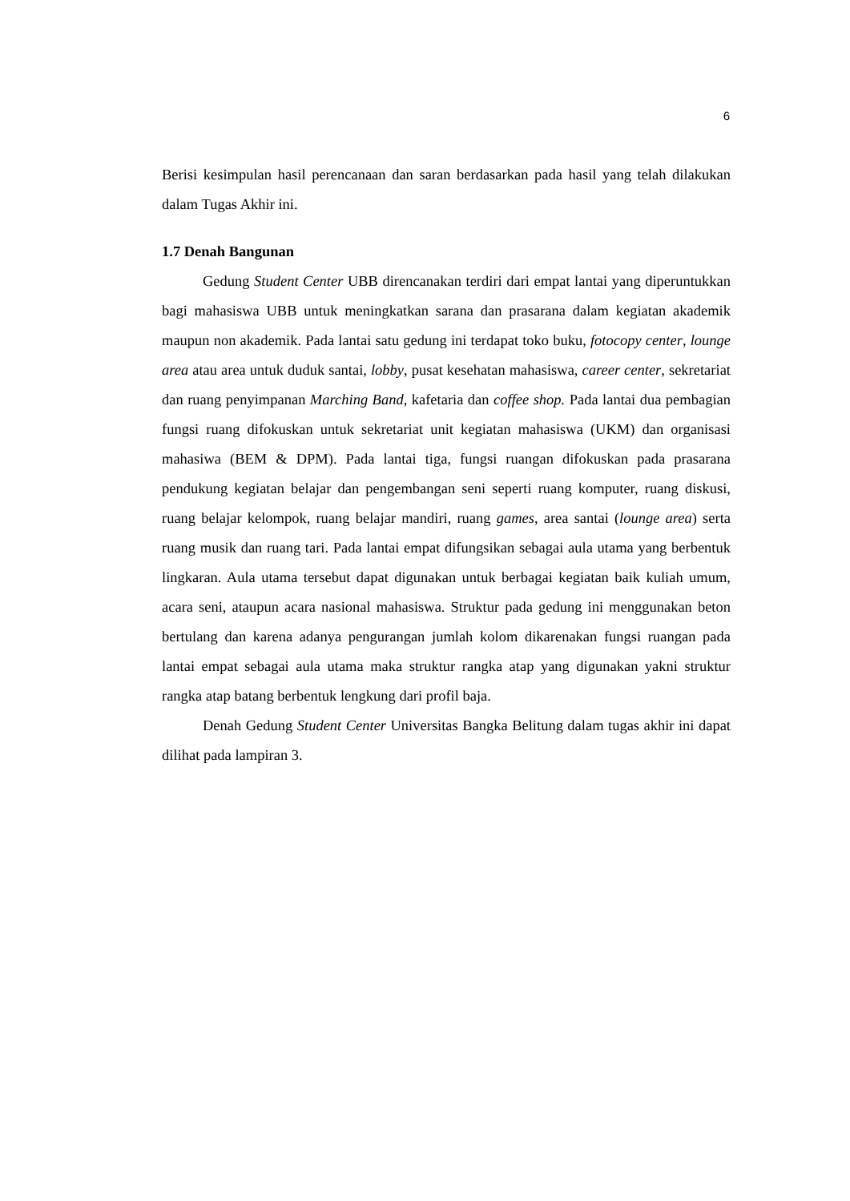6
Berisi kesimpulan hasil perencanaan dan saran berdasarkan pada hasil yang telah dilakukan dalam Tugas Akhir ini.
1.7 Denah Bangunan
Gedung Student Center UBB direncanakan terdiri dari empat lantai yang diperuntukkan bagi mahasiswa UBB untuk meningkatkan sarana dan prasarana dalam kegiatan akademik maupun non akademik. Pada lantai satu gedung ini terdapat toko buku, fotocopy center, lounge area atau area untuk duduk santai, lobby, pusat kesehatan mahasiswa, career center, sekretariat dan ruang penyimpanan Marching Band, kafetaria dan coffee shop. Pada lantai dua pembagian fungsi ruang difokuskan untuk sekretariat unit kegiatan mahasiswa (UKM) dan organisasi mahasiwa (BEM & DPM). Pada lantai tiga, fungsi ruangan difokuskan pada prasarana pendukung kegiatan belajar dan pengembangan seni seperti ruang komputer, ruang diskusi, ruang belajar kelompok, ruang belajar mandiri, ruang games, area santai (lounge area) serta ruang musik dan ruang tari. Pada lantai empat difungsikan sebagai aula utama yang berbentuk lingkaran. Aula utama tersebut dapat digunakan untuk berbagai kegiatan baik kuliah umum, acara seni, ataupun acara nasional mahasiswa. Struktur pada gedung ini menggunakan beton bertulang dan karena adanya pengurangan jumlah kolom dikarenakan fungsi ruangan pada lantai empat sebagai aula utama maka struktur rangka atap yang digunakan yakni struktur rangka atap batang berbentuk lengkung dari profil baja.
Denah Gedung Student Center Universitas Bangka Belitung dalam tugas akhir ini dapat dilihat pada lampiran 3.